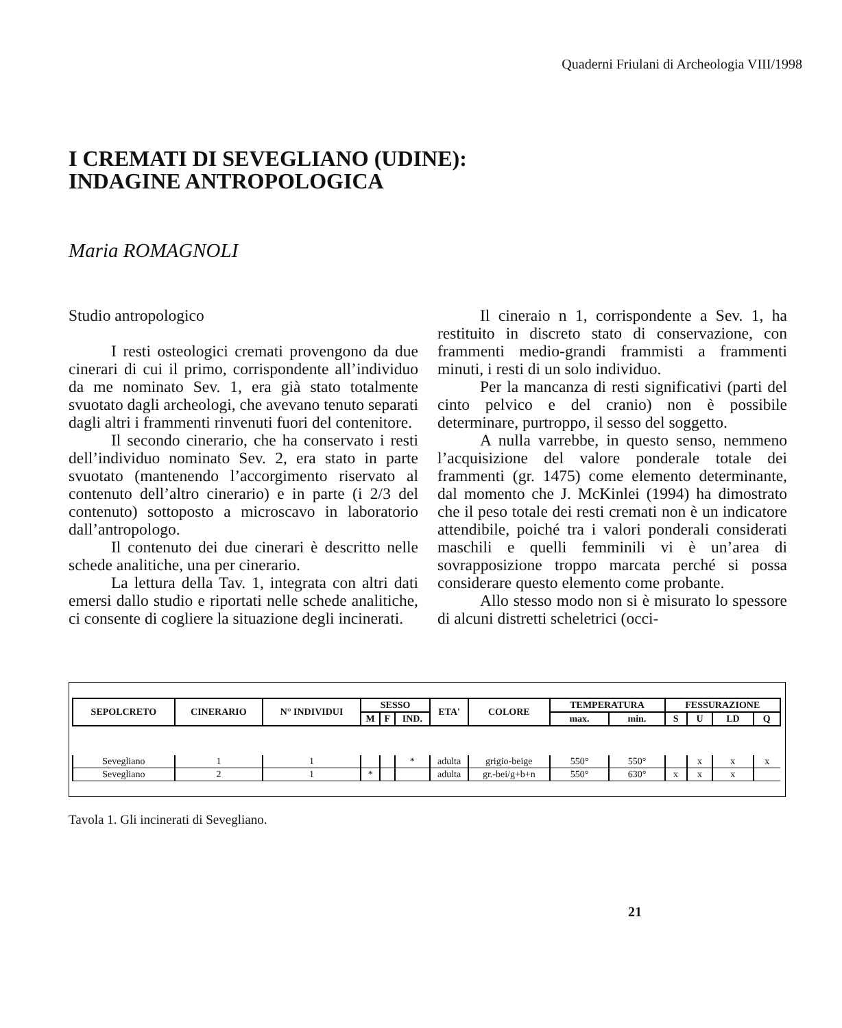Quaderni Friulani di Archeologia VIII/1998
I CREMATI DI SEVEGLIANO (UDINE):
INDAGINE ANTROPOLOGICA
Maria ROMAGNOLI
Studio antropologico
I resti osteologici cremati provengono da due cinerari di cui il primo, corrispondente all’individuo da me nominato Sev. 1, era già stato totalmente svuotato dagli archeologi, che avevano tenuto separati dagli altri i frammenti rinvenuti fuori del contenitore.
Il secondo cinerario, che ha conservato i resti dell’individuo nominato Sev. 2, era stato in parte svuotato (mantenendo l’accorgimento riservato al contenuto dell’altro cinerario) e in parte (i 2/3 del contenuto) sottoposto a microscavo in laboratorio dall’antropologo.
Il contenuto dei due cinerari è descritto nelle schede analitiche, una per cinerario.
La lettura della Tav. 1, integrata con altri dati emersi dallo studio e riportati nelle schede analitiche, ci consente di cogliere la situazione degli incinerati.
Il cineraio n 1, corrispondente a Sev. 1, ha restituito in discreto stato di conservazione, con frammenti medio-grandi frammisti a frammenti minuti, i resti di un solo individuo.
Per la mancanza di resti significativi (parti del cinto pelvico e del cranio) non è possibile determinare, purtroppo, il sesso del soggetto.
A nulla varrebbe, in questo senso, nemmeno l’acquisizione del valore ponderale totale dei frammenti (gr. 1475) come elemento determinante, dal momento che J. McKinlei (1994) ha dimostrato che il peso totale dei resti cremati non è un indicatore attendibile, poiché tra i valori ponderali considerati maschili e quelli femminili vi è un’area di sovrapposizione troppo marcata perché si possa considerare questo elemento come probante.
Allo stesso modo non si è misurato lo spessore di alcuni distretti scheletrici (occi-
| SEPOLCRETO | CINERARIO | N° INDIVIDUI | SESSO | | | ETA' | COLORE | TEMPERATURA | | FESSURAZIONE | | | |
| --- | --- | --- | --- | --- | --- | --- | --- | --- | --- | --- | --- | --- | --- |
| | | | M | F | IND. | | | max. | min. | S | U | LD | Q |
| Sevegliano | 1 | 1 | | | * | adulta | grigio-beige | 550° | 550° | | x | x | x |
| Sevegliano | 2 | 1 | * | | | adulta | gr.-bei/g+b+n | 550° | 630° | x | x | x | |
Tavola 1. Gli incinerati di Sevegliano.
21